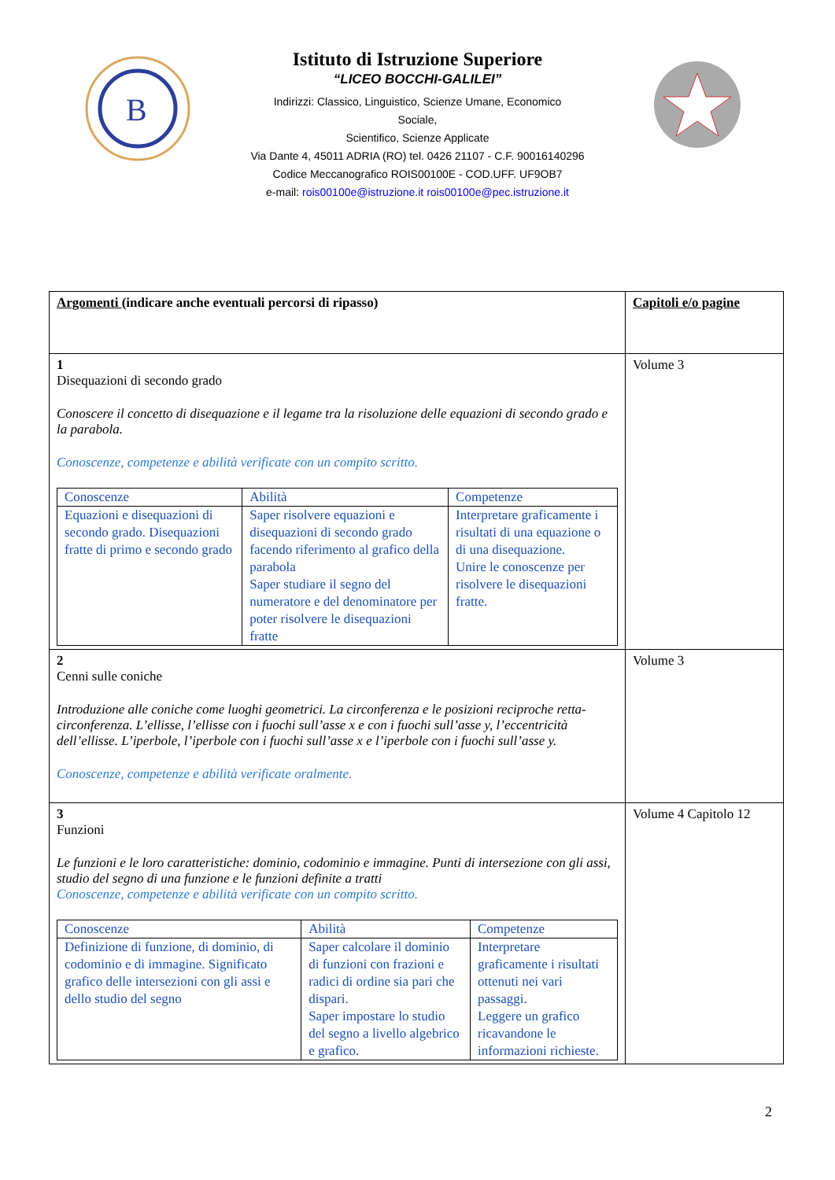B
Istituto di Istruzione Superiore
“LICEO BOCCHI-GALILEI”
Indirizzi: Classico, Linguistico, Scienze Umane, Economico
Sociale,
Scientifico, Scienze Applicate
Via Dante 4, 45011 ADRIA (RO) tel. 0426 21107 - C.F. 90016140296
Codice Meccanografico ROIS00100E - COD.UFF. UF9OB7
e-mail: rois00100e@istruzione.it rois00100e@pec.istruzione.it
| Argomenti (indicare anche eventuali percorsi di ripasso) | Capitoli e/o pagine |
| 1 Disequazioni di secondo grado Conoscere il concetto di disequazione e il legame tra la risoluzione delle equazioni di secondo grado e la parabola. Conoscenze, competenze e abilità verificate con un compito scritto. / Conoscenze / Abilità / Competenze / / Equazioni e disequazioni di secondo grado. Disequazioni fratte di primo e secondo grado / Saper risolvere equazioni e disequazioni di secondo grado facendo riferimento al grafico della parabola Saper studiare il segno del numeratore e del denominatore per poter risolvere le disequazioni fratte / Interpretare graficamente i risultati di una equazione o di una disequazione. Unire le conoscenze per risolvere le disequazioni fratte. / | Volume 3 |
| 2 Cenni sulle coniche Introduzione alle coniche come luoghi geometrici. La circonferenza e le posizioni reciproche retta-circonferenza. L’ellisse, l’ellisse con i fuochi sull’asse x e con i fuochi sull’asse y, l’eccentricità dell’ellisse. L’iperbole, l’iperbole con i fuochi sull’asse x e l’iperbole con i fuochi sull’asse y. Conoscenze, competenze e abilità verificate oralmente. | Volume 3 |
| 3 Funzioni Le funzioni e le loro caratteristiche: dominio, codominio e immagine. Punti di intersezione con gli assi, studio del segno di una funzione e le funzioni definite a tratti Conoscenze, competenze e abilità verificate con un compito scritto. / Conoscenze / Abilità / Competenze / / Definizione di funzione, di dominio, di codominio e di immagine. Significato grafico delle intersezioni con gli assi e dello studio del segno / Saper calcolare il dominio di funzioni con frazioni e radici di ordine sia pari che dispari. Saper impostare lo studio del segno a livello algebrico e grafico. / Interpretare graficamente i risultati ottenuti nei vari passaggi. Leggere un grafico ricavandone le informazioni richieste. / | Volume 4 Capitolo 12 |
2